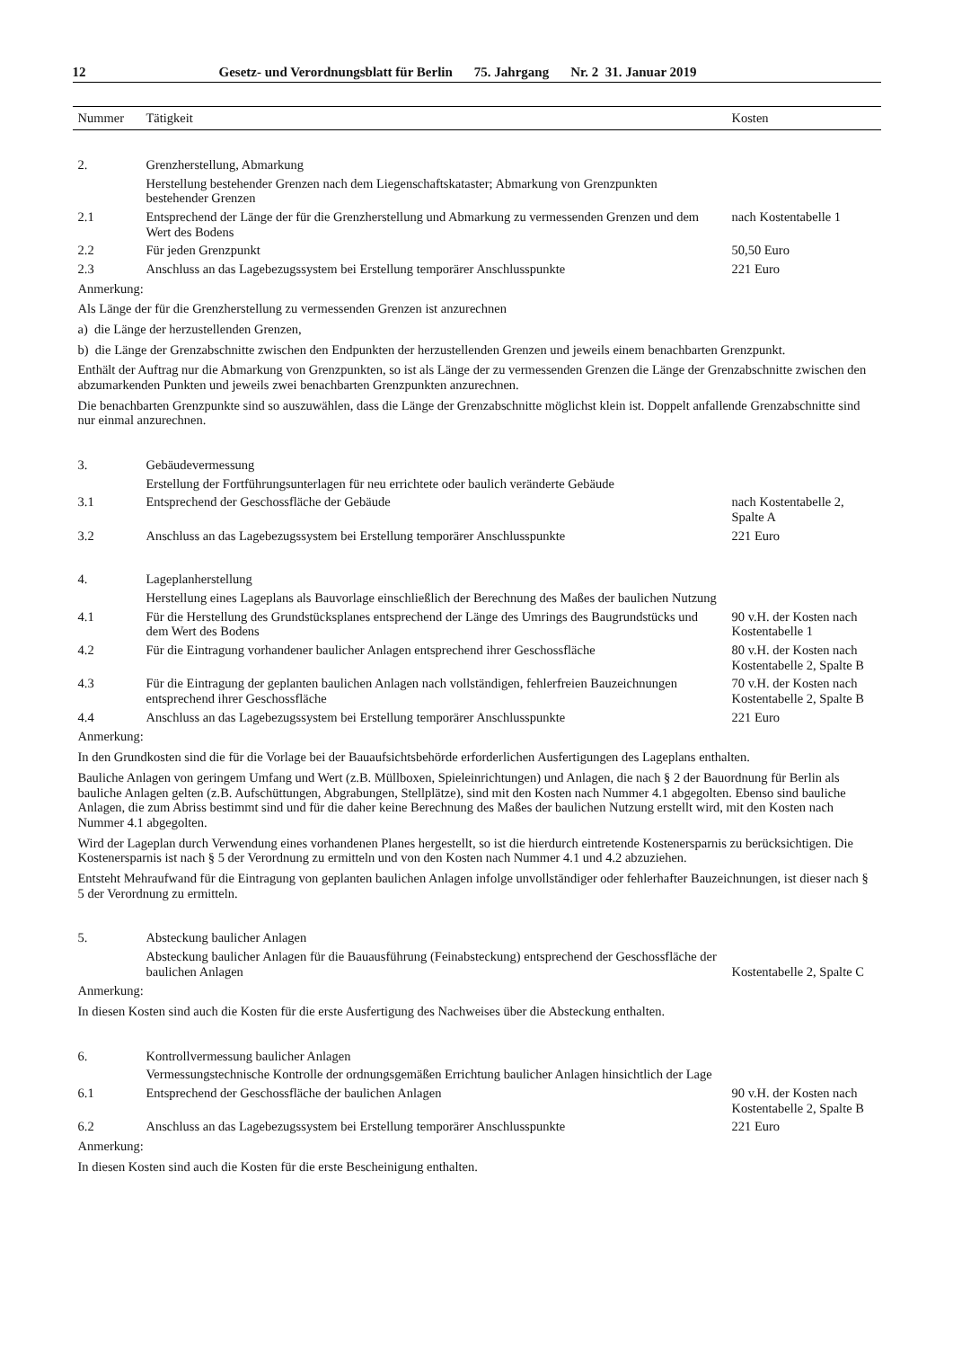12 Gesetz- und Verordnungsblatt für Berlin 75. Jahrgang Nr. 2 31. Januar 2019
| Nummer | Tätigkeit | Kosten |
| --- | --- | --- |
| 2. | Grenzherstellung, Abmarkung | |
| | Herstellung bestehender Grenzen nach dem Liegenschaftskataster; Abmarkung von Grenzpunkten bestehender Grenzen | |
| 2.1 | Entsprechend der Länge der für die Grenzherstellung und Abmarkung zu vermessenden Grenzen und dem Wert des Bodens | nach Kostentabelle 1 |
| 2.2 | Für jeden Grenzpunkt | 50,50 Euro |
| 2.3 | Anschluss an das Lagebezugssystem bei Erstellung temporärer Anschlusspunkte | 221 Euro |
| Anmerkung: | | |
| Als Länge der für die Grenzherstellung zu vermessenden Grenzen ist anzurechnen | | |
| a) die Länge der herzustellenden Grenzen, | | |
| b) die Länge der Grenzabschnitte zwischen den Endpunkten der herzustellenden Grenzen und jeweils einem benachbarten Grenzpunkt. | | |
| Enthält der Auftrag nur die Abmarkung von Grenzpunkten, so ist als Länge der zu vermessenden Grenzen die Länge der Grenzabschnitte zwischen den abzumarkenden Punkten und jeweils zwei benachbarten Grenzpunkten anzurechnen. | | |
| Die benachbarten Grenzpunkte sind so auszuwählen, dass die Länge der Grenzabschnitte möglichst klein ist. Doppelt anfallende Grenzabschnitte sind nur einmal anzurechnen. | | |
| 3. | Gebäudevermessung | |
| | Erstellung der Fortführungsunterlagen für neu errichtete oder baulich veränderte Gebäude | |
| 3.1 | Entsprechend der Geschossfläche der Gebäude | nach Kostentabelle 2, Spalte A |
| 3.2 | Anschluss an das Lagebezugssystem bei Erstellung temporärer Anschlusspunkte | 221 Euro |
| 4. | Lageplanherstellung | |
| | Herstellung eines Lageplans als Bauvorlage einschließlich der Berechnung des Maßes der baulichen Nutzung | |
| 4.1 | Für die Herstellung des Grundstücksplanes entsprechend der Länge des Umrings des Baugrundstücks und dem Wert des Bodens | 90 v.H. der Kosten nach Kostentabelle 1 |
| 4.2 | Für die Eintragung vorhandener baulicher Anlagen entsprechend ihrer Geschossfläche | 80 v.H. der Kosten nach Kostentabelle 2, Spalte B |
| 4.3 | Für die Eintragung der geplanten baulichen Anlagen nach vollständigen, fehlerfreien Bauzeichnungen entsprechend ihrer Geschossfläche | 70 v.H. der Kosten nach Kostentabelle 2, Spalte B |
| 4.4 | Anschluss an das Lagebezugssystem bei Erstellung temporärer Anschlusspunkte | 221 Euro |
| Anmerkung: | | |
| In den Grundkosten sind die für die Vorlage bei der Bauaufsichtsbehörde erforderlichen Ausfertigungen des Lageplans enthalten. | | |
| Bauliche Anlagen von geringem Umfang und Wert (z.B. Müllboxen, Spieleinrichtungen) und Anlagen, die nach § 2 der Bauordnung für Berlin als bauliche Anlagen gelten (z.B. Aufschüttungen, Abgrabungen, Stellplätze), sind mit den Kosten nach Nummer 4.1 abgegolten. Ebenso sind bauliche Anlagen, die zum Abriss bestimmt sind und für die daher keine Berechnung des Maßes der baulichen Nutzung erstellt wird, mit den Kosten nach Nummer 4.1 abgegolten. | | |
| Wird der Lageplan durch Verwendung eines vorhandenen Planes hergestellt, so ist die hierdurch eintretende Kostenersparnis zu berücksichtigen. Die Kostenersparnis ist nach § 5 der Verordnung zu ermitteln und von den Kosten nach Nummer 4.1 und 4.2 abzuziehen. | | |
| Entsteht Mehraufwand für die Eintragung von geplanten baulichen Anlagen infolge unvollständiger oder fehlerhafter Bauzeichnungen, ist dieser nach § 5 der Verordnung zu ermitteln. | | |
| 5. | Absteckung baulicher Anlagen | |
| | Absteckung baulicher Anlagen für die Bauausführung (Feinabsteckung) entsprechend der Geschossfläche der baulichen Anlagen | Kostentabelle 2, Spalte C |
| Anmerkung: | | |
| In diesen Kosten sind auch die Kosten für die erste Ausfertigung des Nachweises über die Absteckung enthalten. | | |
| 6. | Kontrollvermessung baulicher Anlagen | |
| | Vermessungstechnische Kontrolle der ordnungsgemäßen Errichtung baulicher Anlagen hinsichtlich der Lage | |
| 6.1 | Entsprechend der Geschossfläche der baulichen Anlagen | 90 v.H. der Kosten nach Kostentabelle 2, Spalte B |
| 6.2 | Anschluss an das Lagebezugssystem bei Erstellung temporärer Anschlusspunkte | 221 Euro |
| Anmerkung: | | |
| In diesen Kosten sind auch die Kosten für die erste Bescheinigung enthalten. | | |